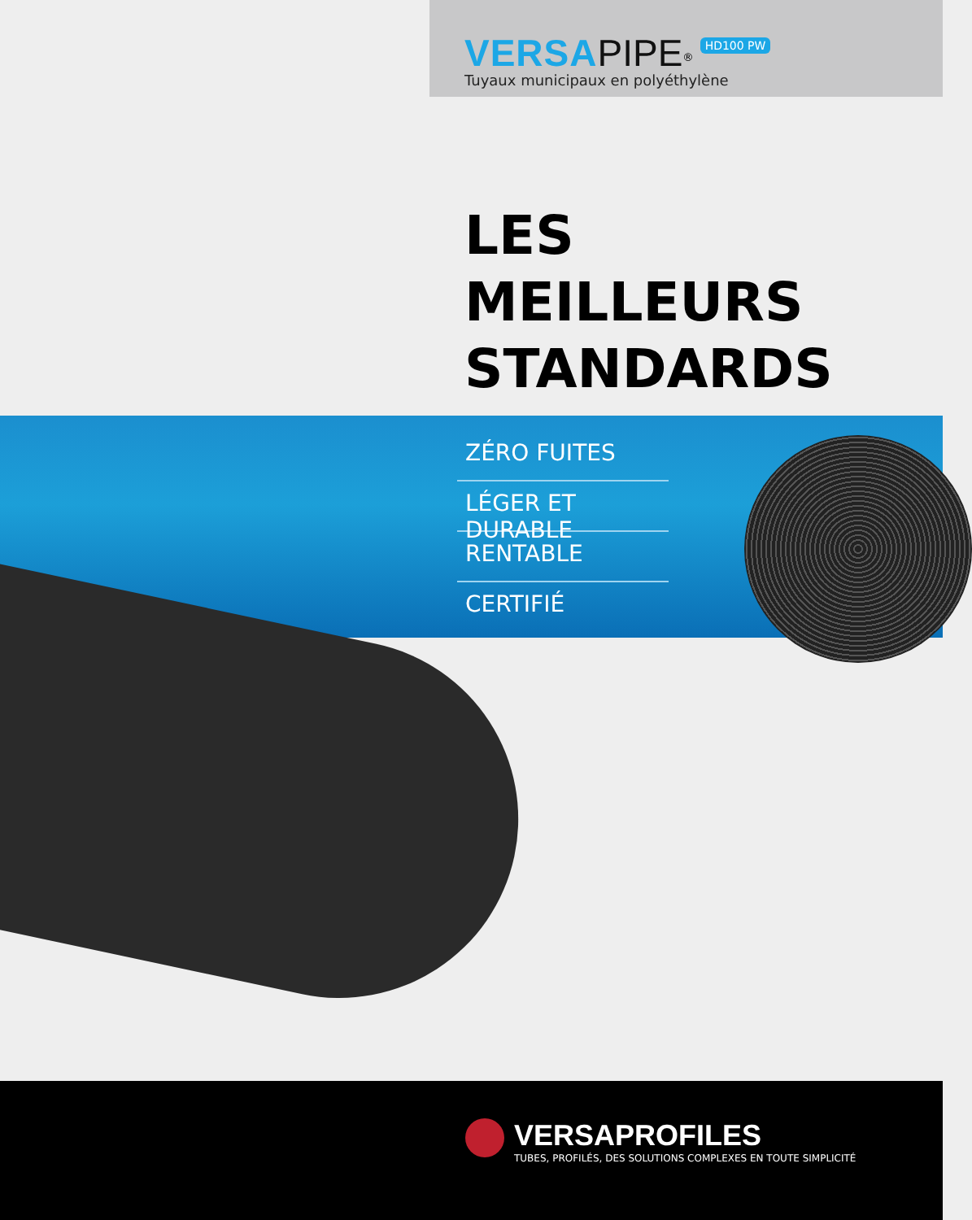VERSA PIPE<sup>®</sup> HD100 PW
Tuyaux municipaux en polyéthylène
LES
MEILLEURS
STANDARDS
ZÉRO FUITES
LÉGER ET DURABLE
RENTABLE
CERTIFIÉ
VERSAPROFILES
TUBES, PROFILÉS, DES SOLUTIONS COMPLEXES EN TOUTE SIMPLICITÉ